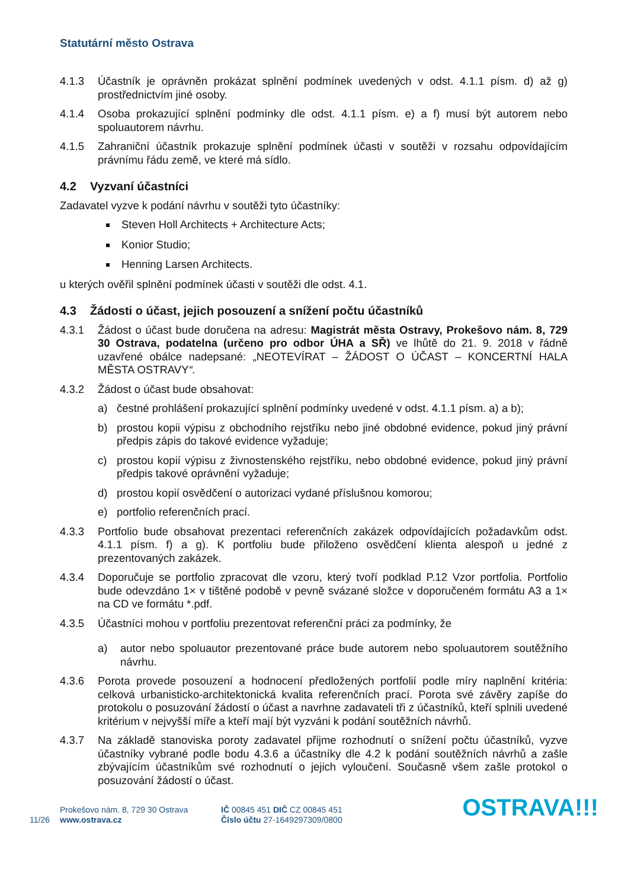Statutární město Ostrava
4.1.3 Účastník je oprávněn prokázat splnění podmínek uvedených v odst. 4.1.1 písm. d) až g) prostřednictvím jiné osoby.
4.1.4 Osoba prokazující splnění podmínky dle odst. 4.1.1 písm. e) a f) musí být autorem nebo spoluautorem návrhu.
4.1.5 Zahraniční účastník prokazuje splnění podmínek účasti v soutěži v rozsahu odpovídajícím právnímu řádu země, ve které má sídlo.
4.2 Vyzvaní účastníci
Zadavatel vyzve k podání návrhu v soutěži tyto účastníky:
Steven Holl Architects + Architecture Acts;
Konior Studio;
Henning Larsen Architects.
u kterých ověřil splnění podmínek účasti v soutěži dle odst. 4.1.
4.3 Žádosti o účast, jejich posouzení a snížení počtu účastníků
4.3.1 Žádost o účast bude doručena na adresu: Magistrát města Ostravy, Prokešovo nám. 8, 729 30 Ostrava, podatelna (určeno pro odbor ÚHA a SŘ) ve lhůtě do 21. 9. 2018 v řádně uzavřené obálce nadepsané: „NEOTEVÍRAT – ŽÁDOST O ÚČAST – KONCERTNÍ HALA MĚSTA OSTRAVY“.
4.3.2 Žádost o účast bude obsahovat:
a) čestné prohlášení prokazující splnění podmínky uvedené v odst. 4.1.1 písm. a) a b);
b) prostou kopii výpisu z obchodního rejstříku nebo jiné obdobné evidence, pokud jiný právní předpis zápis do takové evidence vyžaduje;
c) prostou kopií výpisu z živnostenského rejstříku, nebo obdobné evidence, pokud jiný právní předpis takové oprávnění vyžaduje;
d) prostou kopií osvědčení o autorizaci vydané příslušnou komorou;
e) portfolio referenčních prací.
4.3.3 Portfolio bude obsahovat prezentaci referenčních zakázek odpovídajících požadavkům odst. 4.1.1 písm. f) a g). K portfoliu bude přiloženo osvědčení klienta alespoň u jedné z prezentovaných zakázek.
4.3.4 Doporučuje se portfolio zpracovat dle vzoru, který tvoří podklad P.12 Vzor portfolia. Portfolio bude odevzdáno 1× v tištěné podobě v pevně svázané složce v doporučeném formátu A3 a 1× na CD ve formátu *.pdf.
4.3.5 Účastníci mohou v portfoliu prezentovat referenční práci za podmínky, že
a) autor nebo spoluautor prezentované práce bude autorem nebo spoluautorem soutěžního návrhu.
4.3.6 Porota provede posouzení a hodnocení předložených portfolií podle míry naplnění kritéria: celková urbanisticko-architektonická kvalita referenčních prací. Porota své závěry zapíše do protokolu o posuzování žádostí o účast a navrhne zadavateli tři z účastníků, kteří splnili uvedené kritérium v nejvyšší míře a kteří mají být vyzváni k podání soutěžních návrhů.
4.3.7 Na základě stanoviska poroty zadavatel přijme rozhodnutí o snížení počtu účastníků, vyzve účastníky vybrané podle bodu 4.3.6 a účastníky dle 4.2 k podání soutěžních návrhů a zašle zbývajícím účastníkům své rozhodnutí o jejich vyloučení. Současně všem zašle protokol o posuzování žádostí o účast.
11/26
Prokešovo nám. 8, 729 30 Ostrava
www.ostrava.cz
IČ 00845 451 DIČ CZ 00845 451
Číslo účtu 27-1649297309/0800
OSTRAVA!!!